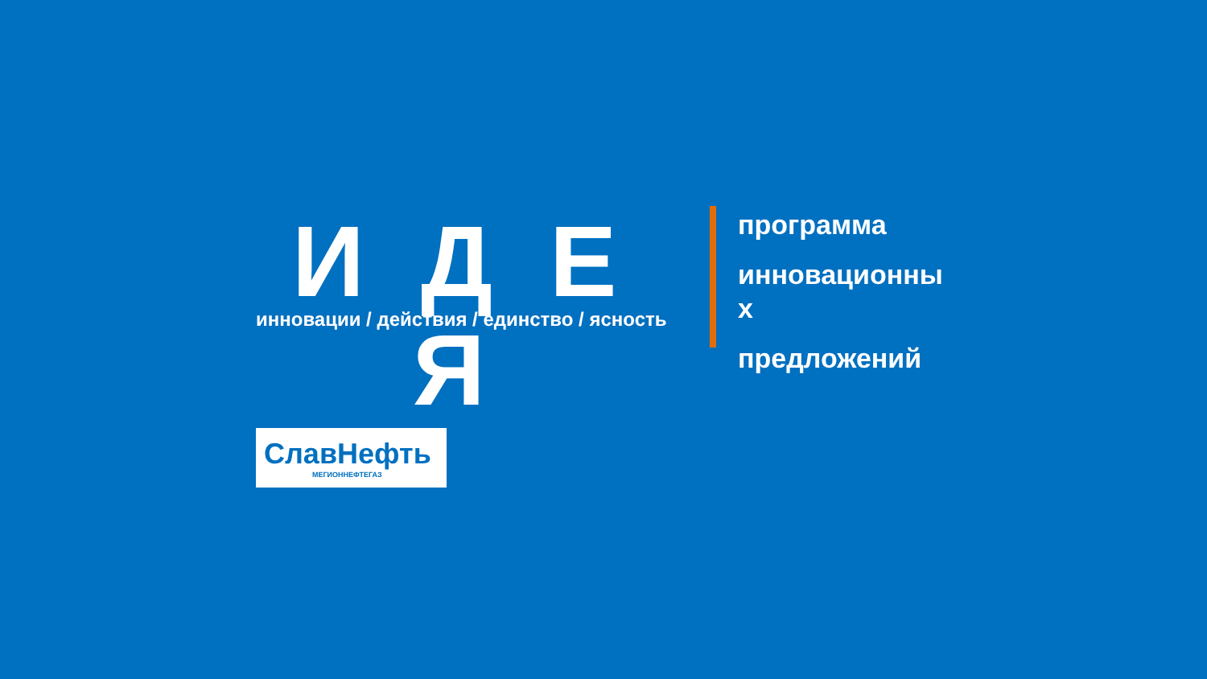И Д Е
инновации / действия / единство / ясность
Я
СлавНефть
МЕГИОННЕФТЕГАЗ
программа
инновационны
х
предложений